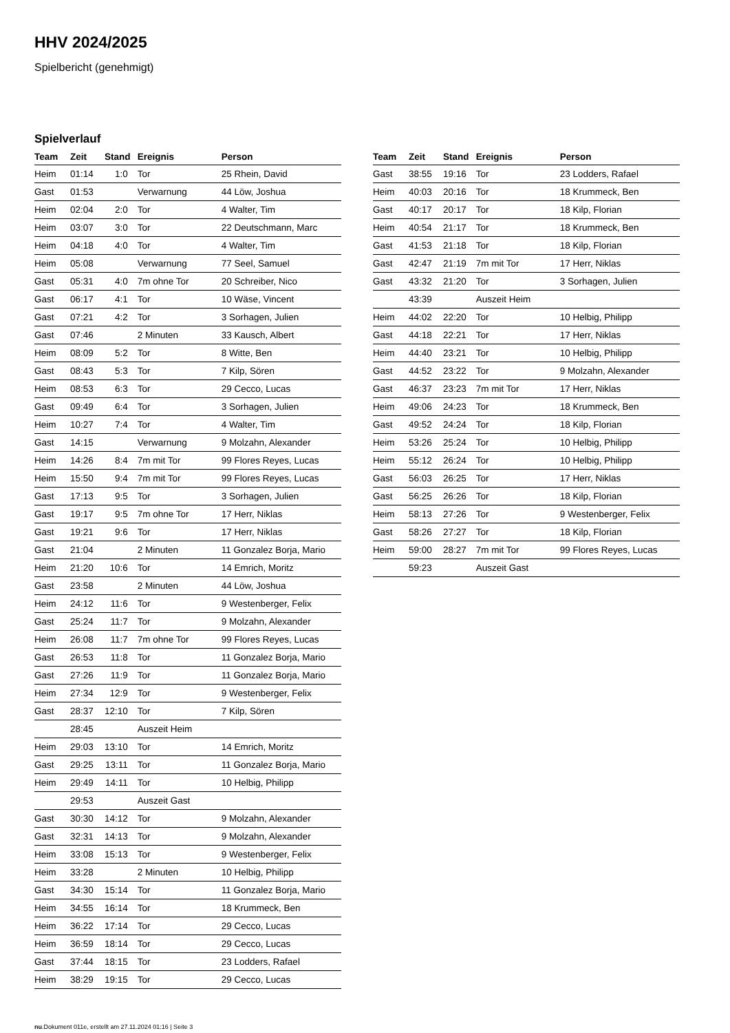HHV 2024/2025
Spielbericht (genehmigt)
Spielverlauf
| Team | Zeit | Stand | Ereignis | Person |
| --- | --- | --- | --- | --- |
| Heim | 01:14 | 1:0 | Tor | 25 Rhein, David |
| Gast | 01:53 | | Verwarnung | 44 Löw, Joshua |
| Heim | 02:04 | 2:0 | Tor | 4 Walter, Tim |
| Heim | 03:07 | 3:0 | Tor | 22 Deutschmann, Marc |
| Heim | 04:18 | 4:0 | Tor | 4 Walter, Tim |
| Heim | 05:08 | | Verwarnung | 77 Seel, Samuel |
| Gast | 05:31 | 4:0 | 7m ohne Tor | 20 Schreiber, Nico |
| Gast | 06:17 | 4:1 | Tor | 10 Wäse, Vincent |
| Gast | 07:21 | 4:2 | Tor | 3 Sorhagen, Julien |
| Gast | 07:46 | | 2 Minuten | 33 Kausch, Albert |
| Heim | 08:09 | 5:2 | Tor | 8 Witte, Ben |
| Gast | 08:43 | 5:3 | Tor | 7 Kilp, Sören |
| Heim | 08:53 | 6:3 | Tor | 29 Cecco, Lucas |
| Gast | 09:49 | 6:4 | Tor | 3 Sorhagen, Julien |
| Heim | 10:27 | 7:4 | Tor | 4 Walter, Tim |
| Gast | 14:15 | | Verwarnung | 9 Molzahn, Alexander |
| Heim | 14:26 | 8:4 | 7m mit Tor | 99 Flores Reyes, Lucas |
| Heim | 15:50 | 9:4 | 7m mit Tor | 99 Flores Reyes, Lucas |
| Gast | 17:13 | 9:5 | Tor | 3 Sorhagen, Julien |
| Gast | 19:17 | 9:5 | 7m ohne Tor | 17 Herr, Niklas |
| Gast | 19:21 | 9:6 | Tor | 17 Herr, Niklas |
| Gast | 21:04 | | 2 Minuten | 11 Gonzalez Borja, Mario |
| Heim | 21:20 | 10:6 | Tor | 14 Emrich, Moritz |
| Gast | 23:58 | | 2 Minuten | 44 Löw, Joshua |
| Heim | 24:12 | 11:6 | Tor | 9 Westenberger, Felix |
| Gast | 25:24 | 11:7 | Tor | 9 Molzahn, Alexander |
| Heim | 26:08 | 11:7 | 7m ohne Tor | 99 Flores Reyes, Lucas |
| Gast | 26:53 | 11:8 | Tor | 11 Gonzalez Borja, Mario |
| Gast | 27:26 | 11:9 | Tor | 11 Gonzalez Borja, Mario |
| Heim | 27:34 | 12:9 | Tor | 9 Westenberger, Felix |
| Gast | 28:37 | 12:10 | Tor | 7 Kilp, Sören |
| | 28:45 | | Auszeit Heim | |
| Heim | 29:03 | 13:10 | Tor | 14 Emrich, Moritz |
| Gast | 29:25 | 13:11 | Tor | 11 Gonzalez Borja, Mario |
| Heim | 29:49 | 14:11 | Tor | 10 Helbig, Philipp |
| | 29:53 | | Auszeit Gast | |
| Gast | 30:30 | 14:12 | Tor | 9 Molzahn, Alexander |
| Gast | 32:31 | 14:13 | Tor | 9 Molzahn, Alexander |
| Heim | 33:08 | 15:13 | Tor | 9 Westenberger, Felix |
| Heim | 33:28 | | 2 Minuten | 10 Helbig, Philipp |
| Gast | 34:30 | 15:14 | Tor | 11 Gonzalez Borja, Mario |
| Heim | 34:55 | 16:14 | Tor | 18 Krummeck, Ben |
| Heim | 36:22 | 17:14 | Tor | 29 Cecco, Lucas |
| Heim | 36:59 | 18:14 | Tor | 29 Cecco, Lucas |
| Gast | 37:44 | 18:15 | Tor | 23 Lodders, Rafael |
| Heim | 38:29 | 19:15 | Tor | 29 Cecco, Lucas |
| Team | Zeit | Stand | Ereignis | Person |
| --- | --- | --- | --- | --- |
| Gast | 38:55 | 19:16 | Tor | 23 Lodders, Rafael |
| Heim | 40:03 | 20:16 | Tor | 18 Krummeck, Ben |
| Gast | 40:17 | 20:17 | Tor | 18 Kilp, Florian |
| Heim | 40:54 | 21:17 | Tor | 18 Krummeck, Ben |
| Gast | 41:53 | 21:18 | Tor | 18 Kilp, Florian |
| Gast | 42:47 | 21:19 | 7m mit Tor | 17 Herr, Niklas |
| Gast | 43:32 | 21:20 | Tor | 3 Sorhagen, Julien |
| | 43:39 | | Auszeit Heim | |
| Heim | 44:02 | 22:20 | Tor | 10 Helbig, Philipp |
| Gast | 44:18 | 22:21 | Tor | 17 Herr, Niklas |
| Heim | 44:40 | 23:21 | Tor | 10 Helbig, Philipp |
| Gast | 44:52 | 23:22 | Tor | 9 Molzahn, Alexander |
| Gast | 46:37 | 23:23 | 7m mit Tor | 17 Herr, Niklas |
| Heim | 49:06 | 24:23 | Tor | 18 Krummeck, Ben |
| Gast | 49:52 | 24:24 | Tor | 18 Kilp, Florian |
| Heim | 53:26 | 25:24 | Tor | 10 Helbig, Philipp |
| Heim | 55:12 | 26:24 | Tor | 10 Helbig, Philipp |
| Gast | 56:03 | 26:25 | Tor | 17 Herr, Niklas |
| Gast | 56:25 | 26:26 | Tor | 18 Kilp, Florian |
| Heim | 58:13 | 27:26 | Tor | 9 Westenberger, Felix |
| Gast | 58:26 | 27:27 | Tor | 18 Kilp, Florian |
| Heim | 59:00 | 28:27 | 7m mit Tor | 99 Flores Reyes, Lucas |
| | 59:23 | | Auszeit Gast | |
nu.Dokument 011e, erstellt am 27.11.2024 01:16 | Seite 3